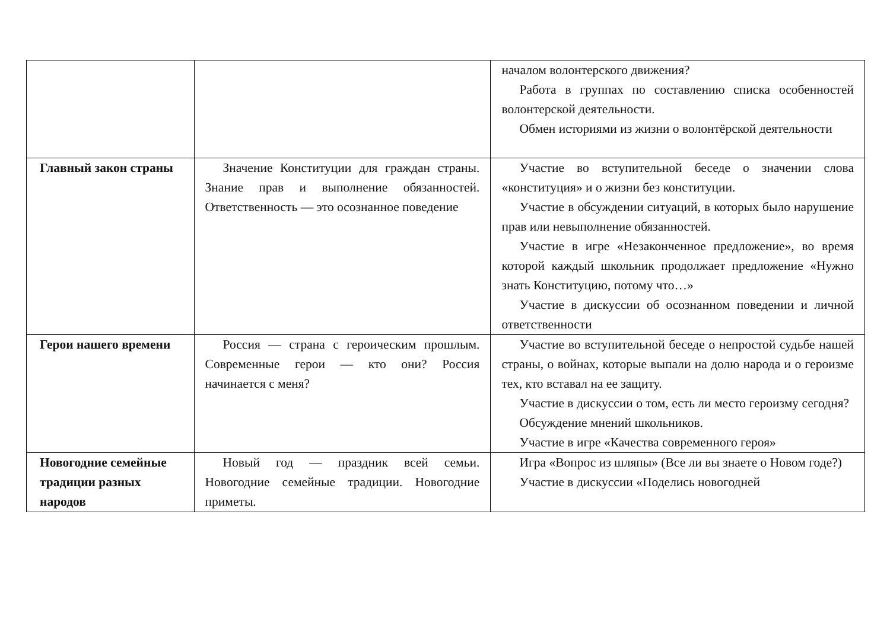| | | началом волонтерского движения? Работа в группах по составлению списка особенностей волонтерской деятельности. Обмен историями из жизни о волонтёрской деятельности |
| Главный закон страны | Значение Конституции для граждан страны. Знание прав и выполнение обязанностей. Ответственность — это осознанное поведение | Участие во вступительной беседе о значении слова «конституция» и о жизни без конституции. Участие в обсуждении ситуаций, в которых было нарушение прав или невыполнение обязанностей. Участие в игре «Незаконченное предложение», во время которой каждый школьник продолжает предложение «Нужно знать Конституцию, потому что…» Участие в дискуссии об осознанном поведении и личной ответственности |
| Герои нашего времени | Россия — страна с героическим прошлым. Современные герои — кто они? Россия начинается с меня? | Участие во вступительной беседе о непростой судьбе нашей страны, о войнах, которые выпали на долю народа и о героизме тех, кто вставал на ее защиту. Участие в дискуссии о том, есть ли место героизму сегодня? Обсуждение мнений школьников. Участие в игре «Качества современного героя» |
| Новогодние семейные традиции разных народов | Новый год — праздник всей семьи. Новогодние семейные традиции. Новогодние приметы. | Игра «Вопрос из шляпы» (Все ли вы знаете о Новом годе?) Участие в дискуссии «Поделись новогодней |